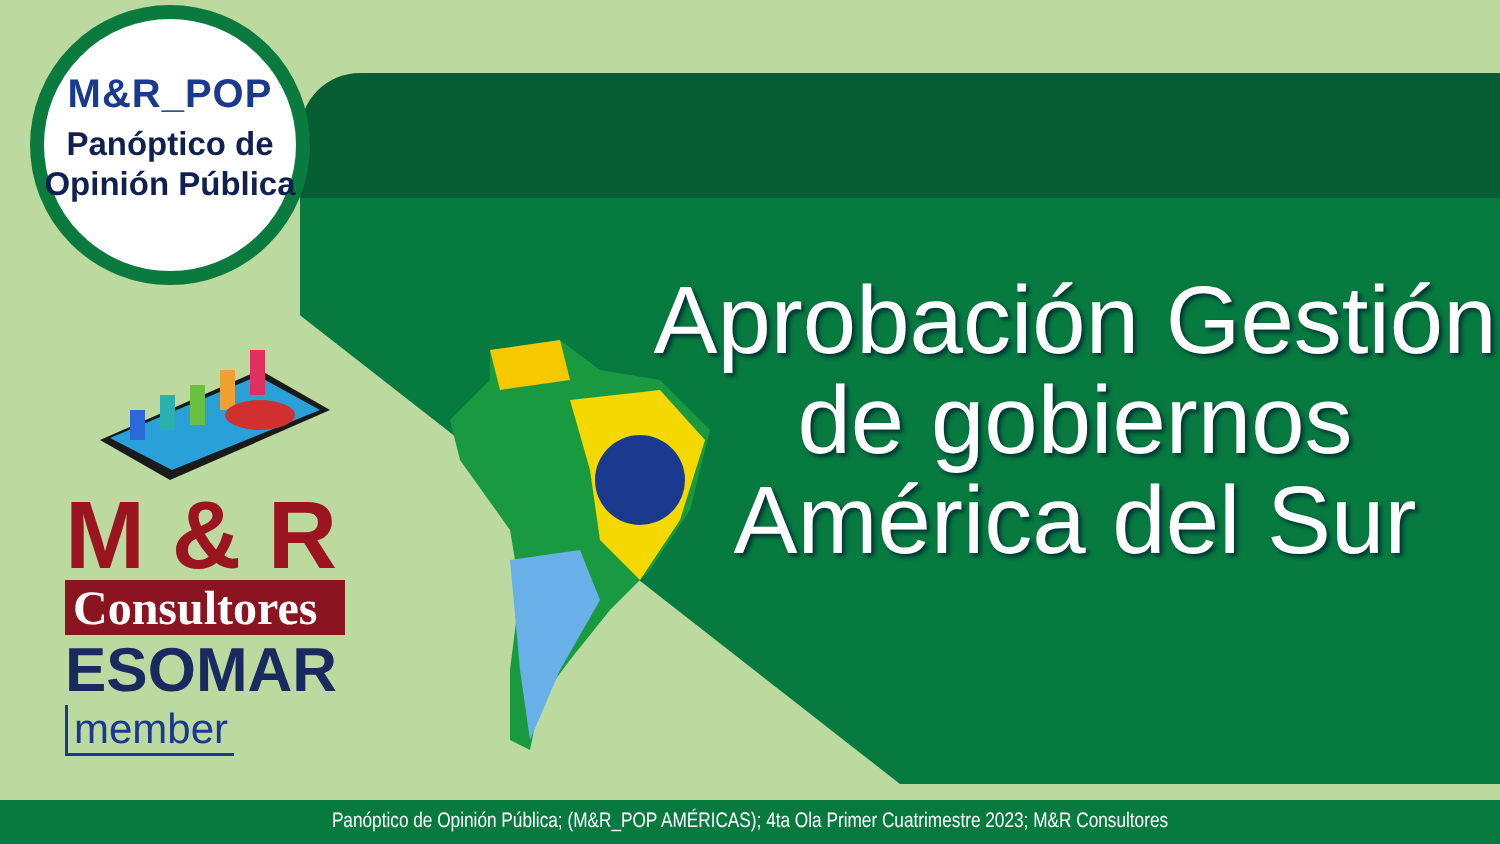M&R_POP
Panóptico de
Opinión Pública
M & R
Consultores
ESOMAR
member
Aprobación Gestión
de gobiernos
América del Sur
Panóptico de Opinión Pública; (M&R_POP AMÉRICAS); 4ta Ola Primer Cuatrimestre 2023; M&R Consultores